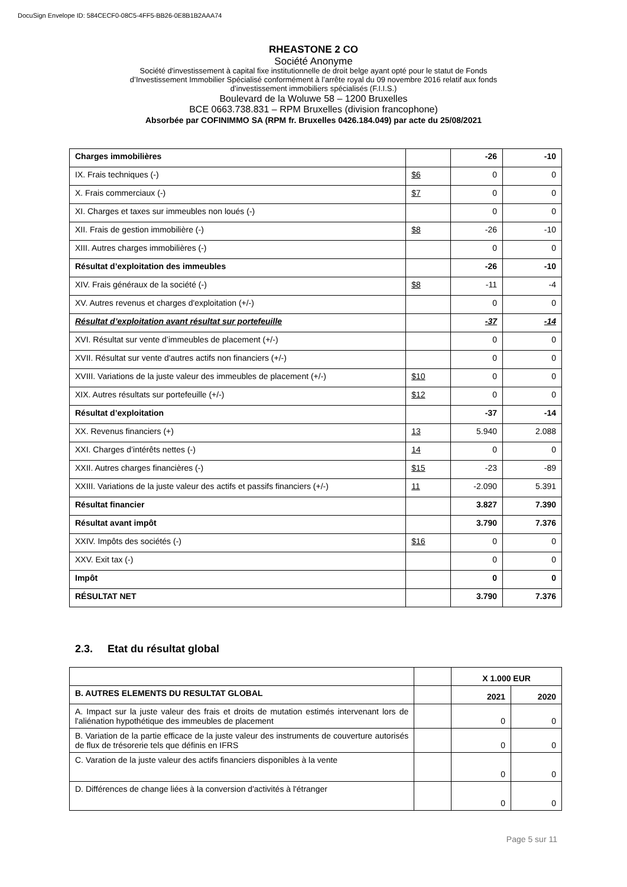DocuSign Envelope ID: 584CECF0-08C5-4FF5-BB26-0E8B1B2AAA74
RHEASTONE 2 CO
Société Anonyme
Société d'investissement à capital fixe institutionnelle de droit belge ayant opté pour le statut de Fonds
d’Investissement Immobilier Spécialisé conformément à l’arrête royal du 09 novembre 2016 relatif aux fonds
d’investissement immobiliers spécialisés (F.I.I.S.)
Boulevard de la Woluwe 58 – 1200 Bruxelles
BCE 0663.738.831 – RPM Bruxelles (division francophone)
Absorbée par COFINIMMO SA (RPM fr. Bruxelles 0426.184.049) par acte du 25/08/2021
| Charges immobilières | | -26 | -10 |
| IX. Frais techniques (-) | $6 | 0 | 0 |
| X. Frais commerciaux (-) | $7 | 0 | 0 |
| XI. Charges et taxes sur immeubles non loués (-) | | 0 | 0 |
| XII. Frais de gestion immobilière (-) | $8 | -26 | -10 |
| XIII. Autres charges immobilières (-) | | 0 | 0 |
| Résultat d’exploitation des immeubles | | -26 | -10 |
| XIV. Frais généraux de la société (-) | $8 | -11 | -4 |
| XV. Autres revenus et charges d'exploitation (+/-) | | 0 | 0 |
| Résultat d’exploitation avant résultat sur portefeuille | | -37 | -14 |
| XVI. Résultat sur vente d’immeubles de placement (+/-) | | 0 | 0 |
| XVII. Résultat sur vente d'autres actifs non financiers (+/-) | | 0 | 0 |
| XVIII. Variations de la juste valeur des immeubles de placement (+/-) | $10 | 0 | 0 |
| XIX. Autres résultats sur portefeuille (+/-) | $12 | 0 | 0 |
| Résultat d’exploitation | | -37 | -14 |
| XX. Revenus financiers (+) | 13 | 5.940 | 2.088 |
| XXI. Charges d’intérêts nettes (-) | 14 | 0 | 0 |
| XXII. Autres charges financières (-) | $15 | -23 | -89 |
| XXIII. Variations de la juste valeur des actifs et passifs financiers (+/-) | 11 | -2.090 | 5.391 |
| Résultat financier | | 3.827 | 7.390 |
| Résultat avant impôt | | 3.790 | 7.376 |
| XXIV. Impôts des sociétés (-) | $16 | 0 | 0 |
| XXV. Exit tax (-) | | 0 | 0 |
| Impôt | | 0 | 0 |
| RÉSULTAT NET | | 3.790 | 7.376 |
2.3. Etat du résultat global
| | | X 1.000 EUR | |
| B. AUTRES ELEMENTS DU RESULTAT GLOBAL | | 2021 | 2020 |
| A. Impact sur la juste valeur des frais et droits de mutation estimés intervenant lors de l'aliénation hypothétique des immeubles de placement | | 0 | 0 |
| B. Variation de la partie efficace de la juste valeur des instruments de couverture autorisés de flux de trésorerie tels que définis en IFRS | | 0 | 0 |
| C. Varation de la juste valeur des actifs financiers disponibles à la vente | | 0 | 0 |
| D. Différences de change liées à la conversion d'activités à l'étranger | | 0 | 0 |
Page 5 sur 11